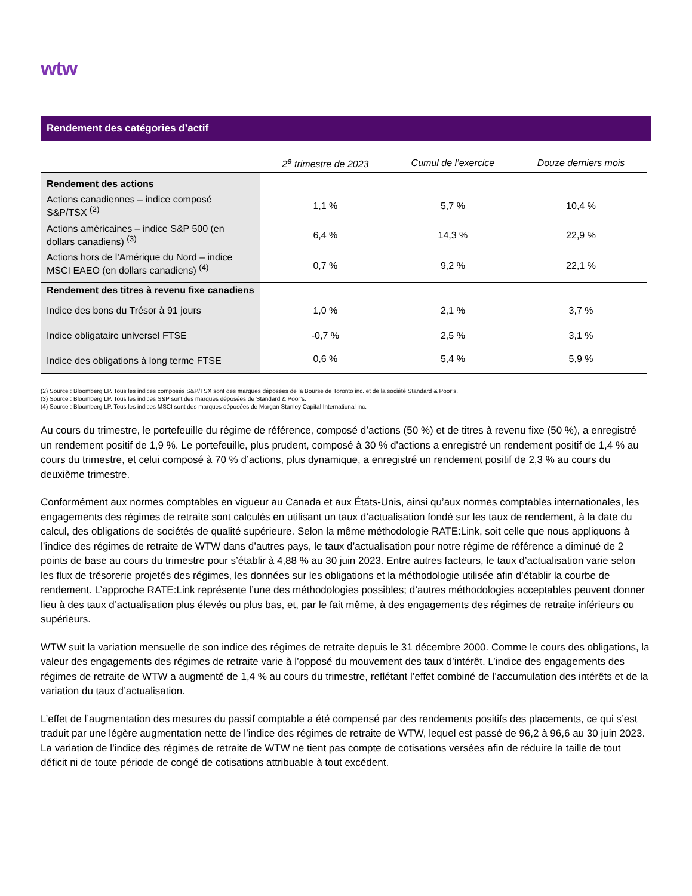wtw
Rendement des catégories d’actif
| | 2<sup>e</sup> trimestre de 2023 | Cumul de l’exercice | Douze derniers mois |
| --- | --- | --- | --- |
| Rendement des actions | | | |
| Actions canadiennes – indice composé S&P/TSX <sup>(2)</sup> | 1,1 % | 5,7 % | 10,4 % |
| Actions américaines – indice S&P 500 (en dollars canadiens) <sup>(3)</sup> | 6,4 % | 14,3 % | 22,9 % |
| Actions hors de l’Amérique du Nord – indice MSCI EAEO (en dollars canadiens) <sup>(4)</sup> | 0,7 % | 9,2 % | 22,1 % |
| Rendement des titres à revenu fixe canadiens | | | |
| Indice des bons du Trésor à 91 jours | 1,0 % | 2,1 % | 3,7 % |
| Indice obligataire universel FTSE | -0,7 % | 2,5 % | 3,1 % |
| Indice des obligations à long terme FTSE | 0,6 % | 5,4 % | 5,9 % |
(2) Source : Bloomberg LP. Tous les indices composés S&P/TSX sont des marques déposées de la Bourse de Toronto inc. et de la société Standard & Poor’s.
(3) Source : Bloomberg LP. Tous les indices S&P sont des marques déposées de Standard & Poor’s.
(4) Source : Bloomberg LP. Tous les indices MSCI sont des marques déposées de Morgan Stanley Capital International inc.
Au cours du trimestre, le portefeuille du régime de référence, composé d’actions (50 %) et de titres à revenu fixe (50 %), a enregistré un rendement positif de 1,9 %. Le portefeuille, plus prudent, composé à 30 % d’actions a enregistré un rendement positif de 1,4 % au cours du trimestre, et celui composé à 70 % d’actions, plus dynamique, a enregistré un rendement positif de 2,3 % au cours du deuxième trimestre.
Conformément aux normes comptables en vigueur au Canada et aux États-Unis, ainsi qu’aux normes comptables internationales, les engagements des régimes de retraite sont calculés en utilisant un taux d’actualisation fondé sur les taux de rendement, à la date du calcul, des obligations de sociétés de qualité supérieure. Selon la même méthodologie RATE:Link, soit celle que nous appliquons à l’indice des régimes de retraite de WTW dans d’autres pays, le taux d’actualisation pour notre régime de référence a diminué de 2 points de base au cours du trimestre pour s’établir à 4,88 % au 30 juin 2023. Entre autres facteurs, le taux d’actualisation varie selon les flux de trésorerie projetés des régimes, les données sur les obligations et la méthodologie utilisée afin d’établir la courbe de rendement. L’approche RATE:Link représente l’une des méthodologies possibles; d’autres méthodologies acceptables peuvent donner lieu à des taux d’actualisation plus élevés ou plus bas, et, par le fait même, à des engagements des régimes de retraite inférieurs ou supérieurs.
WTW suit la variation mensuelle de son indice des régimes de retraite depuis le 31 décembre 2000. Comme le cours des obligations, la valeur des engagements des régimes de retraite varie à l’opposé du mouvement des taux d’intérêt. L’indice des engagements des régimes de retraite de WTW a augmenté de 1,4 % au cours du trimestre, reflétant l’effet combiné de l’accumulation des intérêts et de la variation du taux d’actualisation.
L’effet de l’augmentation des mesures du passif comptable a été compensé par des rendements positifs des placements, ce qui s’est traduit par une légère augmentation nette de l’indice des régimes de retraite de WTW, lequel est passé de 96,2 à 96,6 au 30 juin 2023. La variation de l’indice des régimes de retraite de WTW ne tient pas compte de cotisations versées afin de réduire la taille de tout déficit ni de toute période de congé de cotisations attribuable à tout excédent.